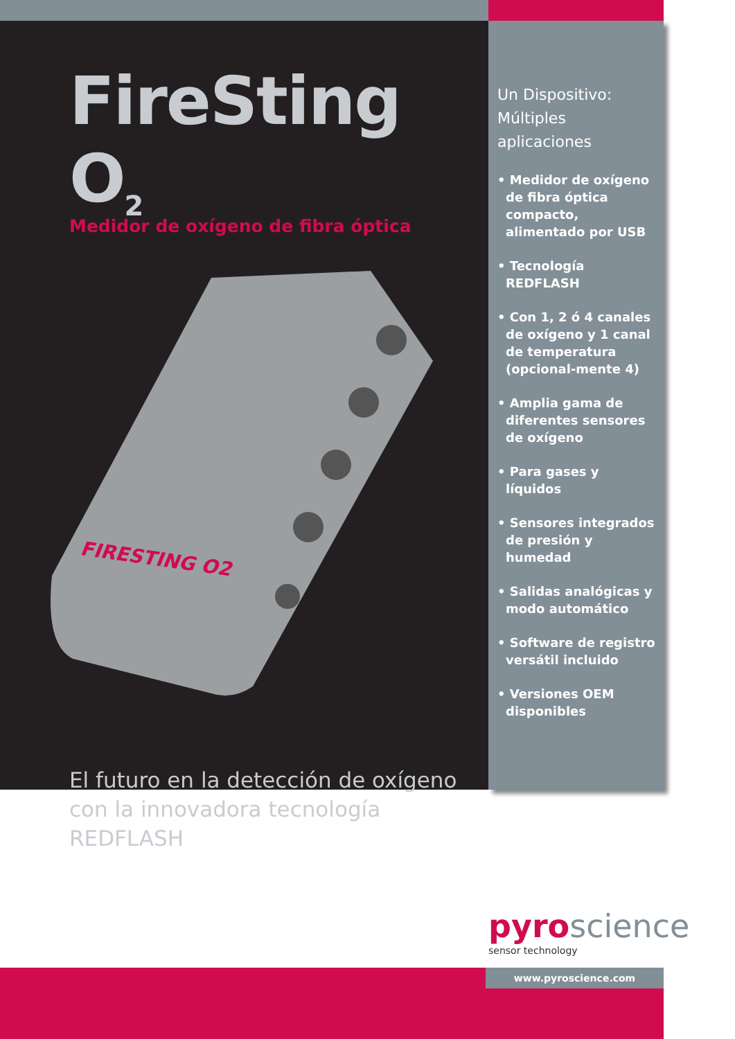FireSting O<sub>2</sub>
Medidor de oxígeno de fibra óptica
FIRESTING O2
El futuro en la detección de oxígeno con la innovadora tecnología REDFLASH
Un Dispositivo: Múltiples aplicaciones
• Medidor de oxígeno de fibra óptica compacto, alimentado por USB
• Tecnología REDFLASH
• Con 1, 2 ó 4 canales de oxígeno y 1 canal de temperatura (opcional-mente 4)
• Amplia gama de diferentes sensores de oxígeno
• Para gases y líquidos
• Sensores integrados de presión y humedad
• Salidas analógicas y modo automático
• Software de registro versátil incluido
• Versiones OEM disponibles
pyroscience
sensor technology
www.pyroscience.com